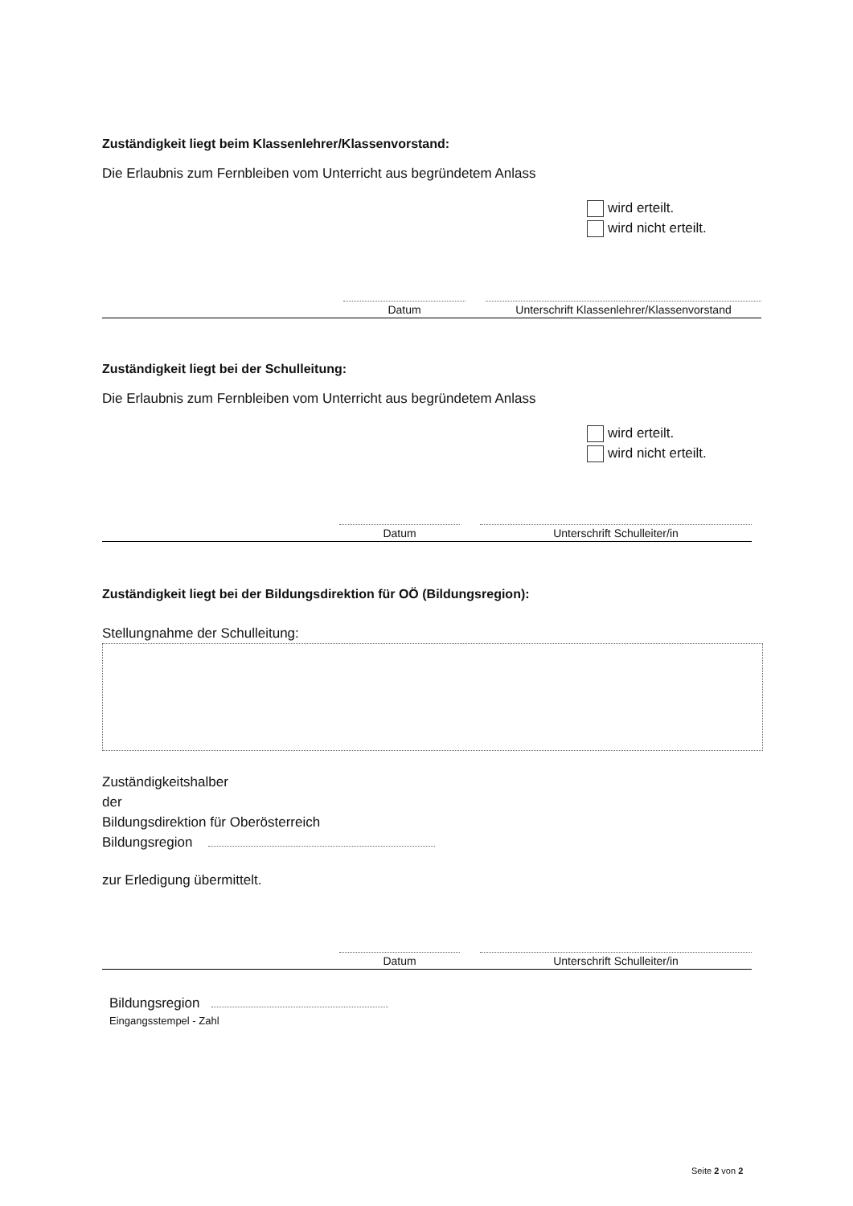Zuständigkeit liegt beim Klassenlehrer/Klassenvorstand:
Die Erlaubnis zum Fernbleiben vom Unterricht aus begründetem Anlass
wird erteilt.
wird nicht erteilt.
Datum Unterschrift Klassenlehrer/Klassenvorstand
Zuständigkeit liegt bei der Schulleitung:
Die Erlaubnis zum Fernbleiben vom Unterricht aus begründetem Anlass
wird erteilt.
wird nicht erteilt.
Datum Unterschrift Schulleiter/in
Zuständigkeit liegt bei der Bildungsdirektion für OÖ (Bildungsregion):
Stellungnahme der Schulleitung:
Zuständigkeitshalber
der
Bildungsdirektion für Oberösterreich
Bildungsregion
zur Erledigung übermittelt.
Datum Unterschrift Schulleiter/in
Bildungsregion
Eingangsstempel - Zahl
Seite 2 von 2